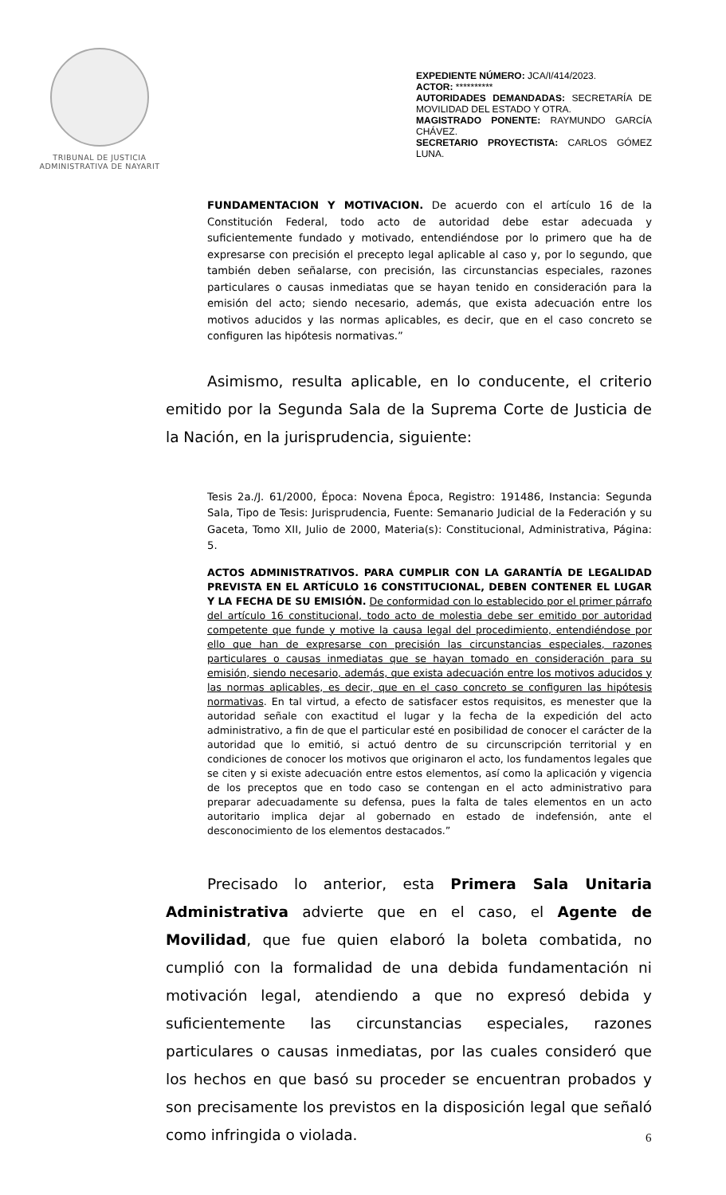TRIBUNAL DE JUSTICIA
ADMINISTRATIVA DE NAYARIT
EXPEDIENTE NÚMERO: JCA/I/414/2023.
ACTOR: **********
AUTORIDADES DEMANDADAS: SECRETARÍA DE MOVILIDAD DEL ESTADO Y OTRA.
MAGISTRADO PONENTE: RAYMUNDO GARCÍA CHÁVEZ.
SECRETARIO PROYECTISTA: CARLOS GÓMEZ LUNA.
FUNDAMENTACION Y MOTIVACION. De acuerdo con el artículo 16 de la Constitución Federal, todo acto de autoridad debe estar adecuada y suficientemente fundado y motivado, entendiéndose por lo primero que ha de expresarse con precisión el precepto legal aplicable al caso y, por lo segundo, que también deben señalarse, con precisión, las circunstancias especiales, razones particulares o causas inmediatas que se hayan tenido en consideración para la emisión del acto; siendo necesario, además, que exista adecuación entre los motivos aducidos y las normas aplicables, es decir, que en el caso concreto se configuren las hipótesis normativas.”
Asimismo, resulta aplicable, en lo conducente, el criterio emitido por la Segunda Sala de la Suprema Corte de Justicia de la Nación, en la jurisprudencia, siguiente:
Tesis 2a./J. 61/2000, Época: Novena Época, Registro: 191486, Instancia: Segunda Sala, Tipo de Tesis: Jurisprudencia, Fuente: Semanario Judicial de la Federación y su Gaceta, Tomo XII, Julio de 2000, Materia(s): Constitucional, Administrativa, Página: 5.
ACTOS ADMINISTRATIVOS. PARA CUMPLIR CON LA GARANTÍA DE LEGALIDAD PREVISTA EN EL ARTÍCULO 16 CONSTITUCIONAL, DEBEN CONTENER EL LUGAR Y LA FECHA DE SU EMISIÓN. De conformidad con lo establecido por el primer párrafo del artículo 16 constitucional, todo acto de molestia debe ser emitido por autoridad competente que funde y motive la causa legal del procedimiento, entendiéndose por ello que han de expresarse con precisión las circunstancias especiales, razones particulares o causas inmediatas que se hayan tomado en consideración para su emisión, siendo necesario, además, que exista adecuación entre los motivos aducidos y las normas aplicables, es decir, que en el caso concreto se configuren las hipótesis normativas. En tal virtud, a efecto de satisfacer estos requisitos, es menester que la autoridad señale con exactitud el lugar y la fecha de la expedición del acto administrativo, a fin de que el particular esté en posibilidad de conocer el carácter de la autoridad que lo emitió, si actuó dentro de su circunscripción territorial y en condiciones de conocer los motivos que originaron el acto, los fundamentos legales que se citen y si existe adecuación entre estos elementos, así como la aplicación y vigencia de los preceptos que en todo caso se contengan en el acto administrativo para preparar adecuadamente su defensa, pues la falta de tales elementos en un acto autoritario implica dejar al gobernado en estado de indefensión, ante el desconocimiento de los elementos destacados.”
Precisado lo anterior, esta Primera Sala Unitaria Administrativa advierte que en el caso, el Agente de Movilidad, que fue quien elaboró la boleta combatida, no cumplió con la formalidad de una debida fundamentación ni motivación legal, atendiendo a que no expresó debida y suficientemente las circunstancias especiales, razones particulares o causas inmediatas, por las cuales consideró que los hechos en que basó su proceder se encuentran probados y son precisamente los previstos en la disposición legal que señaló como infringida o violada.
6